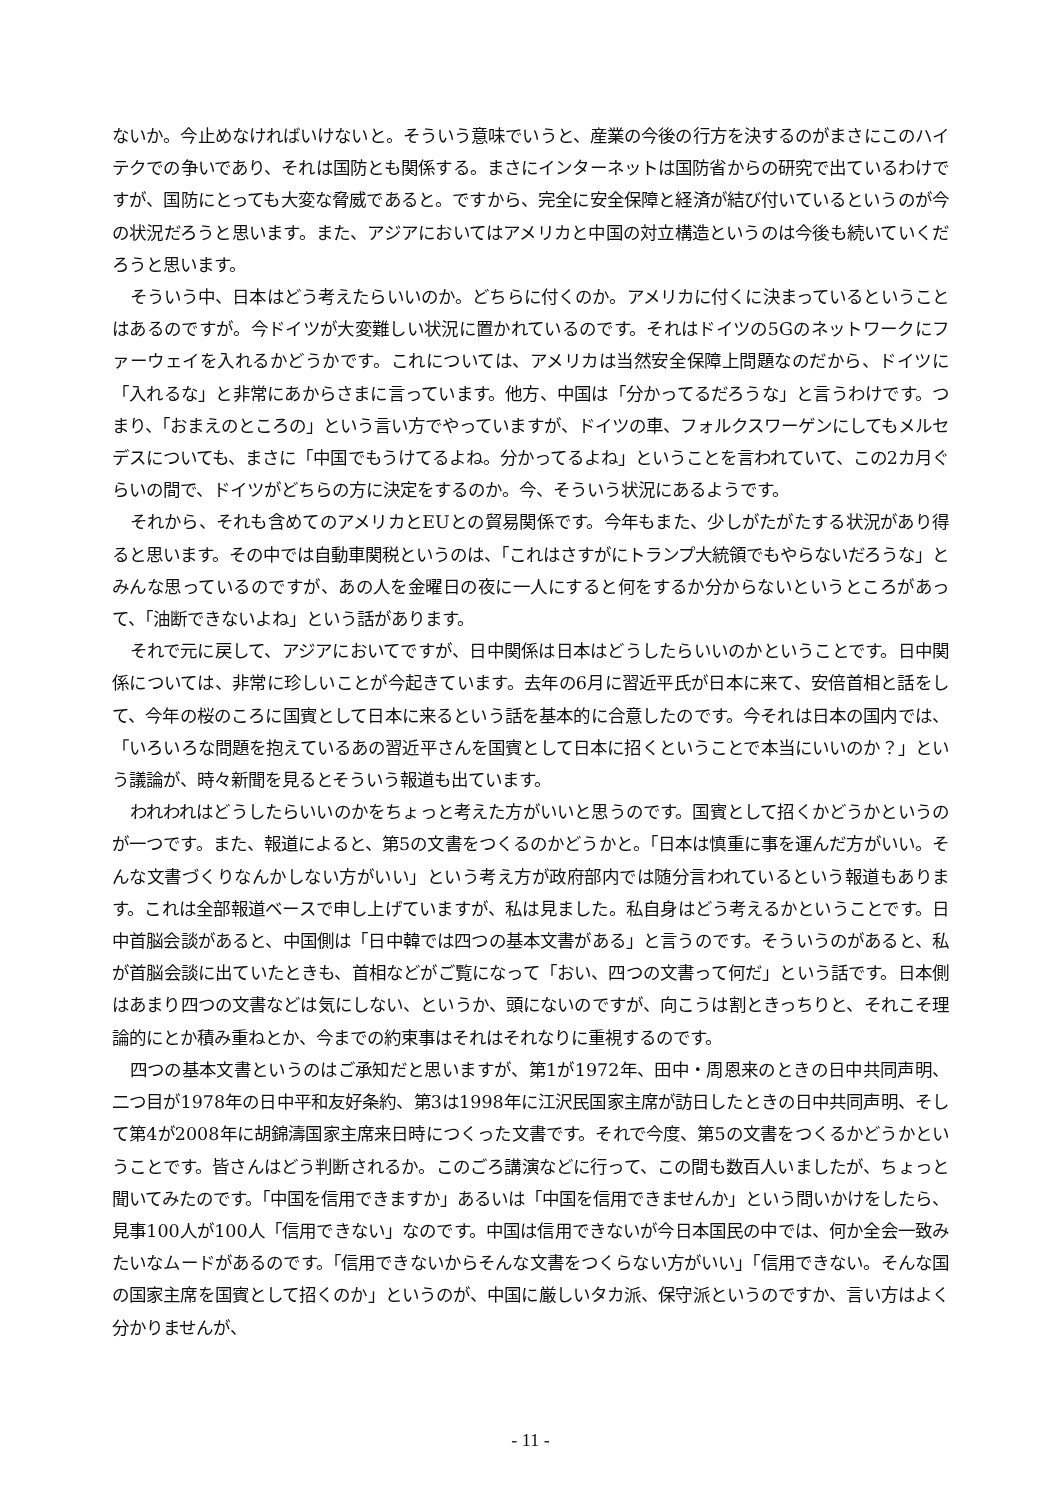ないか。今止めなければいけないと。そういう意味でいうと、産業の今後の行方を決するのがまさにこのハイテクでの争いであり、それは国防とも関係する。まさにインターネットは国防省からの研究で出ているわけですが、国防にとっても大変な脅威であると。ですから、完全に安全保障と経済が結び付いているというのが今の状況だろうと思います。また、アジアにおいてはアメリカと中国の対立構造というのは今後も続いていくだろうと思います。
そういう中、日本はどう考えたらいいのか。どちらに付くのか。アメリカに付くに決まっているということはあるのですが。今ドイツが大変難しい状況に置かれているのです。それはドイツの5Gのネットワークにファーウェイを入れるかどうかです。これについては、アメリカは当然安全保障上問題なのだから、ドイツに「入れるな」と非常にあからさまに言っています。他方、中国は「分かってるだろうな」と言うわけです。つまり、「おまえのところの」という言い方でやっていますが、ドイツの車、フォルクスワーゲンにしてもメルセデスについても、まさに「中国でもうけてるよね。分かってるよね」ということを言われていて、この2カ月ぐらいの間で、ドイツがどちらの方に決定をするのか。今、そういう状況にあるようです。
それから、それも含めてのアメリカとEUとの貿易関係です。今年もまた、少しがたがたする状況があり得ると思います。その中では自動車関税というのは、「これはさすがにトランプ大統領でもやらないだろうな」とみんな思っているのですが、あの人を金曜日の夜に一人にすると何をするか分からないというところがあって、「油断できないよね」という話があります。
それで元に戻して、アジアにおいてですが、日中関係は日本はどうしたらいいのかということです。日中関係については、非常に珍しいことが今起きています。去年の6月に習近平氏が日本に来て、安倍首相と話をして、今年の桜のころに国賓として日本に来るという話を基本的に合意したのです。今それは日本の国内では、「いろいろな問題を抱えているあの習近平さんを国賓として日本に招くということで本当にいいのか？」という議論が、時々新聞を見るとそういう報道も出ています。
われわれはどうしたらいいのかをちょっと考えた方がいいと思うのです。国賓として招くかどうかというのが一つです。また、報道によると、第5の文書をつくるのかどうかと。「日本は慎重に事を運んだ方がいい。そんな文書づくりなんかしない方がいい」という考え方が政府部内では随分言われているという報道もあります。これは全部報道ベースで申し上げていますが、私は見ました。私自身はどう考えるかということです。日中首脳会談があると、中国側は「日中韓では四つの基本文書がある」と言うのです。そういうのがあると、私が首脳会談に出ていたときも、首相などがご覧になって「おい、四つの文書って何だ」という話です。日本側はあまり四つの文書などは気にしない、というか、頭にないのですが、向こうは割ときっちりと、それこそ理論的にとか積み重ねとか、今までの約束事はそれはそれなりに重視するのです。
四つの基本文書というのはご承知だと思いますが、第1が1972年、田中・周恩来のときの日中共同声明、二つ目が1978年の日中平和友好条約、第3は1998年に江沢民国家主席が訪日したときの日中共同声明、そして第4が2008年に胡錦濤国家主席来日時につくった文書です。それで今度、第5の文書をつくるかどうかということです。皆さんはどう判断されるか。このごろ講演などに行って、この間も数百人いましたが、ちょっと聞いてみたのです。「中国を信用できますか」あるいは「中国を信用できませんか」という問いかけをしたら、見事100人が100人「信用できない」なのです。中国は信用できないが今日本国民の中では、何か全会一致みたいなムードがあるのです。「信用できないからそんな文書をつくらない方がいい」「信用できない。そんな国の国家主席を国賓として招くのか」というのが、中国に厳しいタカ派、保守派というのですか、言い方はよく分かりませんが、
- 11 -